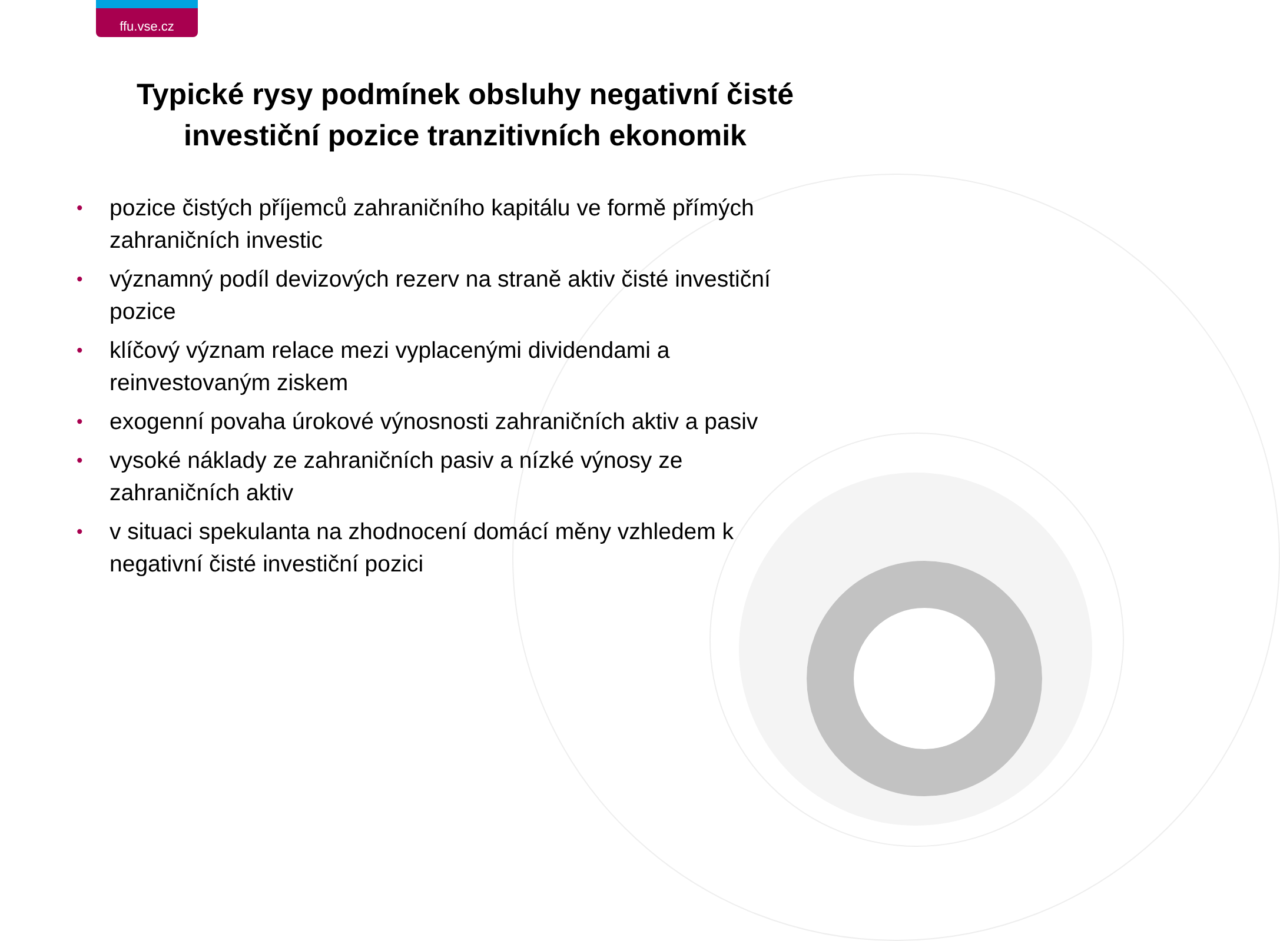ffu.vse.cz
Typické rysy podmínek obsluhy negativní čisté investiční pozice tranzitivních ekonomik
• pozice čistých příjemců zahraničního kapitálu ve formě přímých zahraničních investic
• významný podíl devizových rezerv na straně aktiv čisté investiční pozice
• klíčový význam relace mezi vyplacenými dividendami a reinvestovaným ziskem
• exogenní povaha úrokové výnosnosti zahraničních aktiv a pasiv
• vysoké náklady ze zahraničních pasiv a nízké výnosy ze zahraničních aktiv
• v situaci spekulanta na zhodnocení domácí měny vzhledem k negativní čisté investiční pozici